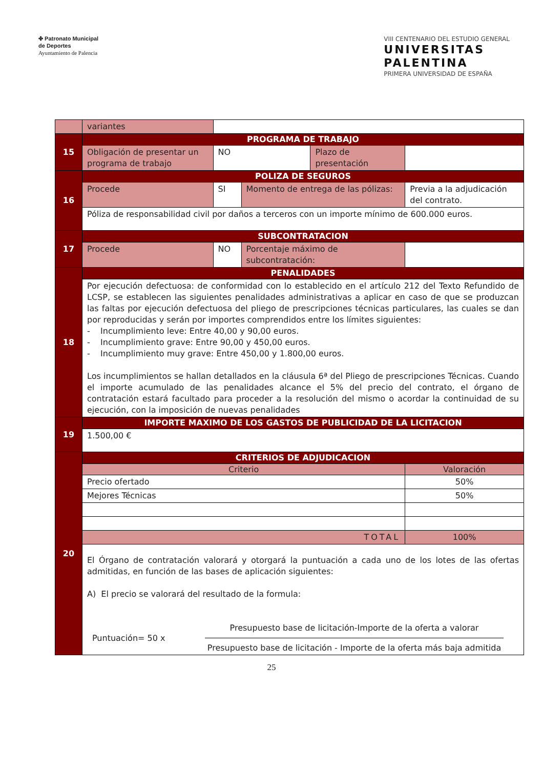✤ Patronato Municipal
de Deportes
Ayuntamiento de Palencia
VIII CENTENARIO DEL ESTUDIO GENERAL
UNIVERSITAS
PALENTINA
PRIMERA UNIVERSIDAD DE ESPAÑA
| | variantes | | | | | |
| 15 | PROGRAMA DE TRABAJO | | | | | |
| | Obligación de presentar un programa de trabajo | NO | | Plazo de presentación | | |
| 16 | POLIZA DE SEGUROS | | | | | |
| | Procede | SI | Momento de entrega de las pólizas: | | Previa a la adjudicación del contrato. | |
| | Póliza de responsabilidad civil por daños a terceros con un importe mínimo de 600.000 euros. | | | | | |
| 17 | SUBCONTRATACION | | | | | |
| | Procede | NO | Porcentaje máximo de subcontratación: | | | |
| 18 | PENALIDADES | | | | | |
| | Por ejecución defectuosa: de conformidad con lo establecido en el artículo 212 del Texto Refundido de LCSP, se establecen las siguientes penalidades administrativas a aplicar en caso de que se produzcan las faltas por ejecución defectuosa del pliego de prescripciones técnicas particulares, las cuales se dan por reproducidas y serán por importes comprendidos entre los límites siguientes: - Incumplimiento leve: Entre 40,00 y 90,00 euros. - Incumplimiento grave: Entre 90,00 y 450,00 euros. - Incumplimiento muy grave: Entre 450,00 y 1.800,00 euros. Los incumplimientos se hallan detallados en la cláusula 6ª del Pliego de prescripciones Técnicas. Cuando el importe acumulado de las penalidades alcance el 5% del precio del contrato, el órgano de contratación estará facultado para proceder a la resolución del mismo o acordar la continuidad de su ejecución, con la imposición de nuevas penalidades | | | | | |
| 19 | IMPORTE MAXIMO DE LOS GASTOS DE PUBLICIDAD DE LA LICITACION | | | | | |
| | 1.500,00 € | | | | | |
| 20 | CRITERIOS DE ADJUDICACION | | | | | |
| | Criterio | | | | | Valoración |
| | Precio ofertado | | | | | 50% |
| | Mejores Técnicas | | | | | 50% |
| | TOTAL | | | | | 100% |
| | El Órgano de contratación valorará y otorgará la puntuación a cada uno de los lotes de las ofertas admitidas, en función de las bases de aplicación siguientes: A) El precio se valorará del resultado de la formula: Puntuación= 50 x Presupuesto base de licitación-Importe de la oferta a valorar Presupuesto base de licitación - Importe de la oferta más baja admitida | | | | | |
25